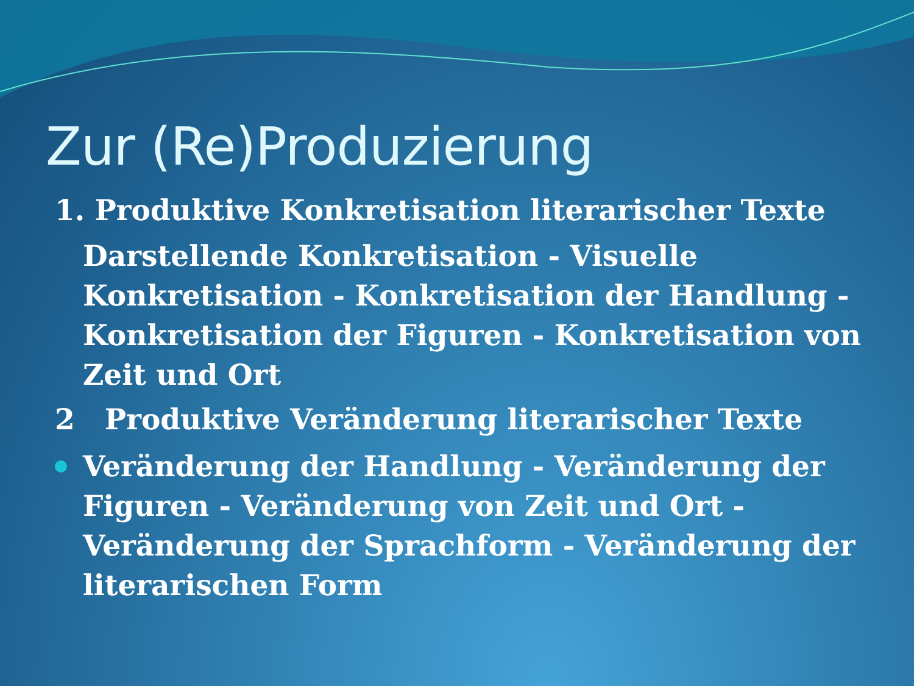Zur (Re)Produzierung
1. Produktive Konkretisation literarischer Texte
Darstellende Konkretisation - Visuelle Konkretisation - Konkretisation der Handlung - Konkretisation der Figuren - Konkretisation von Zeit und Ort
2 Produktive Veränderung literarischer Texte
Veränderung der Handlung - Veränderung der Figuren - Veränderung von Zeit und Ort - Veränderung der Sprachform - Veränderung der literarischen Form